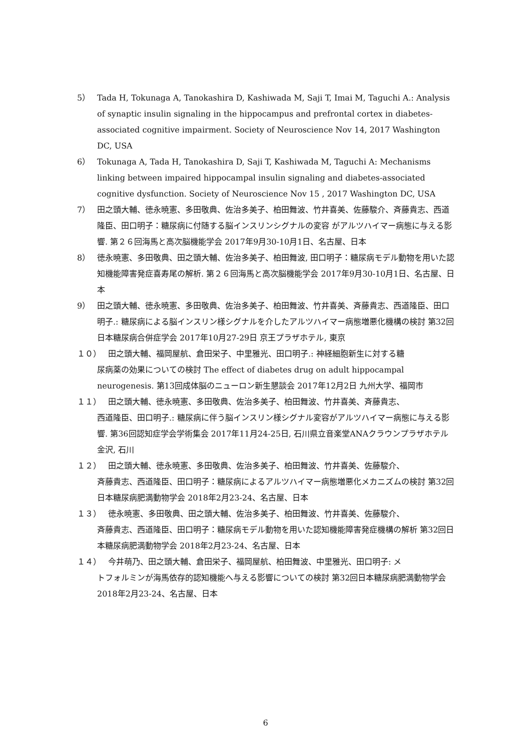5） Tada H, Tokunaga A, Tanokashira D, Kashiwada M, Saji T, Imai M, Taguchi A.: Analysis of synaptic insulin signaling in the hippocampus and prefrontal cortex in diabetes-associated cognitive impairment. Society of Neuroscience Nov 14, 2017 Washington DC, USA
6） Tokunaga A, Tada H, Tanokashira D, Saji T, Kashiwada M, Taguchi A: Mechanisms linking between impaired hippocampal insulin signaling and diabetes-associated cognitive dysfunction. Society of Neuroscience Nov 15 , 2017 Washington DC, USA
7） 田之頭大輔、徳永暁憲、多田敬典、佐治多美子、柏田舞波、竹井喜美、佐藤駿介、斉藤貴志、西道隆臣、田口明子：糖尿病に付随する脳インスリンシグナルの変容 がアルツハイマー病態に与える影響. 第２６回海馬と高次脳機能学会 2017年9月30-10月1日、名古屋、日本
8） 徳永暁憲、多田敬典、田之頭大輔、佐治多美子、柏田舞波, 田口明子：糖尿病モデル動物を用いた認知機能障害発症喜寿尾の解析. 第２６回海馬と高次脳機能学会 2017年9月30-10月1日、名古屋、日本
9） 田之頭大輔、徳永暁憲、多田敬典、佐治多美子、柏田舞波、竹井喜美、斉藤貴志、西道隆臣、田口明子.: 糖尿病による脳インスリン様シグナルを介したアルツハイマー病態増悪化機構の検討 第32回日本糖尿病合併症学会 2017年10月27-29日 京王プラザホテル, 東京
１０） 田之頭大輔、福岡屋航、倉田栄子、中里雅光、田口明子.: 神経細胞新生に対する糖
尿病薬の効果についての検討 The effect of diabetes drug on adult hippocampal neurogenesis. 第13回成体脳のニューロン新生懇談会 2017年12月2日 九州大学、福岡市
１１） 田之頭大輔、徳永暁憲、多田敬典、佐治多美子、柏田舞波、竹井喜美、斉藤貴志、
西道隆臣、田口明子.: 糖尿病に伴う脳インスリン様シグナル変容がアルツハイマー病態に与える影響. 第36回認知症学会学術集会 2017年11月24-25日, 石川県立音楽堂ANAクラウンプラザホテル金沢, 石川
１２） 田之頭大輔、徳永暁憲、多田敬典、佐治多美子、柏田舞波、竹井喜美、佐藤駿介、
斉藤貴志、西道隆臣、田口明子：糖尿病によるアルツハイマー病態増悪化メカニズムの検討 第32回日本糖尿病肥満動物学会 2018年2月23-24、名古屋、日本
１３） 徳永暁憲、多田敬典、田之頭大輔、佐治多美子、柏田舞波、竹井喜美、佐藤駿介、
斉藤貴志、西道隆臣、田口明子：糖尿病モデル動物を用いた認知機能障害発症機構の解析 第32回日本糖尿病肥満動物学会 2018年2月23-24、名古屋、日本
１４） 今井萌乃、田之頭大輔、倉田栄子、福岡屋航、柏田舞波、中里雅光、田口明子: メ
トフォルミンが海馬依存的認知機能へ与える影響についての検討 第32回日本糖尿病肥満動物学会 2018年2月23-24、名古屋、日本
6